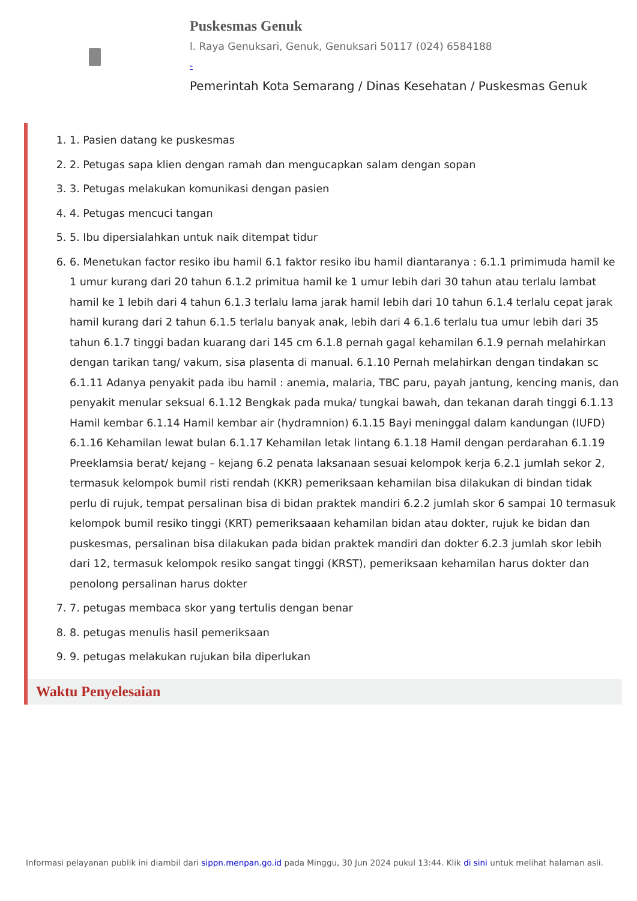Puskesmas Genuk
l. Raya Genuksari, Genuk, Genuksari 50117 (024) 6584188
-
Pemerintah Kota Semarang / Dinas Kesehatan / Puskesmas Genuk
1. 1. Pasien datang ke puskesmas
2. 2. Petugas sapa klien dengan ramah dan mengucapkan salam dengan sopan
3. 3. Petugas melakukan komunikasi dengan pasien
4. 4. Petugas mencuci tangan
5. 5. Ibu dipersialahkan untuk naik ditempat tidur
6. 6. Menetukan factor resiko ibu hamil 6.1 faktor resiko ibu hamil diantaranya : 6.1.1 primimuda hamil ke 1 umur kurang dari 20 tahun 6.1.2 primitua hamil ke 1 umur lebih dari 30 tahun atau terlalu lambat hamil ke 1 lebih dari 4 tahun 6.1.3 terlalu lama jarak hamil lebih dari 10 tahun 6.1.4 terlalu cepat jarak hamil kurang dari 2 tahun 6.1.5 terlalu banyak anak, lebih dari 4 6.1.6 terlalu tua umur lebih dari 35 tahun 6.1.7 tinggi badan kuarang dari 145 cm 6.1.8 pernah gagal kehamilan 6.1.9 pernah melahirkan dengan tarikan tang/ vakum, sisa plasenta di manual. 6.1.10 Pernah melahirkan dengan tindakan sc 6.1.11 Adanya penyakit pada ibu hamil : anemia, malaria, TBC paru, payah jantung, kencing manis, dan penyakit menular seksual 6.1.12 Bengkak pada muka/ tungkai bawah, dan tekanan darah tinggi 6.1.13 Hamil kembar 6.1.14 Hamil kembar air (hydramnion) 6.1.15 Bayi meninggal dalam kandungan (IUFD) 6.1.16 Kehamilan lewat bulan 6.1.17 Kehamilan letak lintang 6.1.18 Hamil dengan perdarahan 6.1.19 Preeklamsia berat/ kejang – kejang 6.2 penata laksanaan sesuai kelompok kerja 6.2.1 jumlah sekor 2, termasuk kelompok bumil risti rendah (KKR) pemeriksaan kehamilan bisa dilakukan di bindan tidak perlu di rujuk, tempat persalinan bisa di bidan praktek mandiri 6.2.2 jumlah skor 6 sampai 10 termasuk kelompok bumil resiko tinggi (KRT) pemeriksaaan kehamilan bidan atau dokter, rujuk ke bidan dan puskesmas, persalinan bisa dilakukan pada bidan praktek mandiri dan dokter 6.2.3 jumlah skor lebih dari 12, termasuk kelompok resiko sangat tinggi (KRST), pemeriksaan kehamilan harus dokter dan penolong persalinan harus dokter
7. 7. petugas membaca skor yang tertulis dengan benar
8. 8. petugas menulis hasil pemeriksaan
9. 9. petugas melakukan rujukan bila diperlukan
Waktu Penyelesaian
Informasi pelayanan publik ini diambil dari sippn.menpan.go.id pada Minggu, 30 Jun 2024 pukul 13:44. Klik di sini untuk melihat halaman asli.